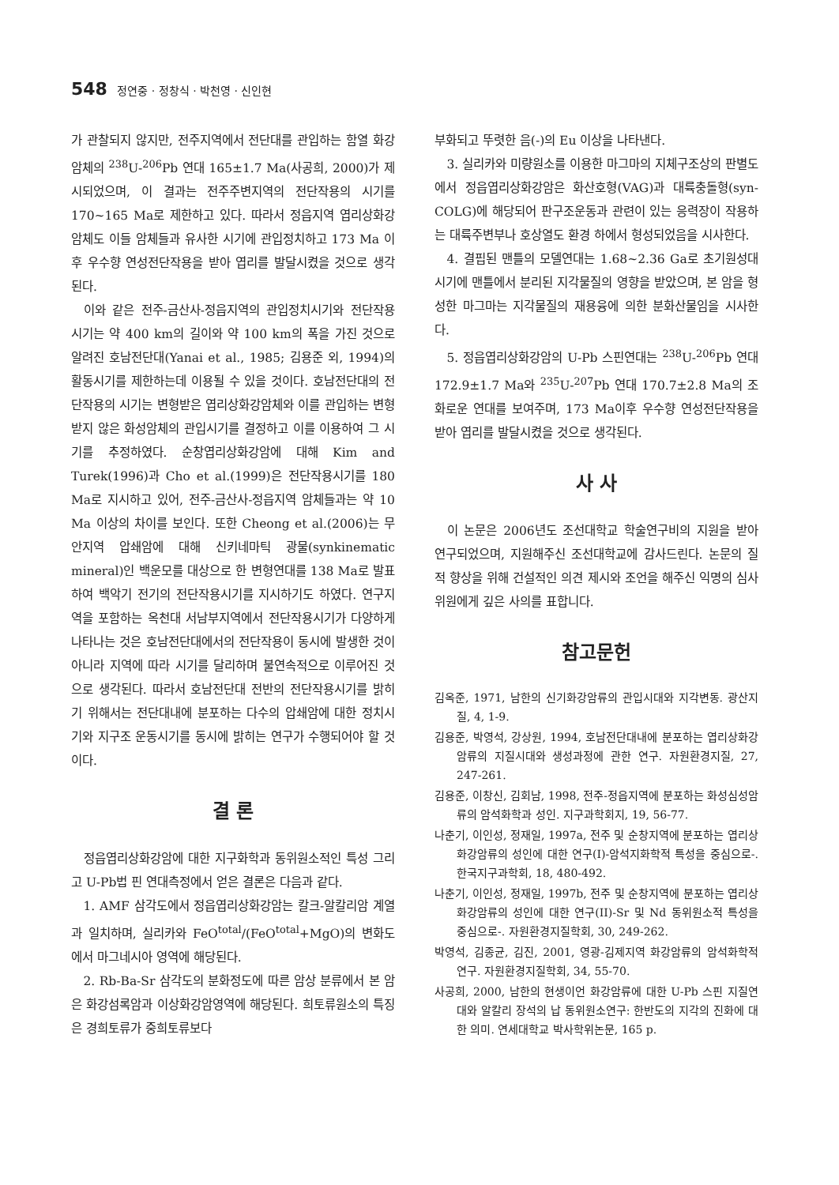548 정연중 · 정창식 · 박천영 · 신인현
가 관찰되지 않지만, 전주지역에서 전단대를 관입하는 함열 화강암체의 <sup>238</sup>U-<sup>206</sup>Pb 연대 165±1.7 Ma(사공희, 2000)가 제시되었으며, 이 결과는 전주주변지역의 전단작용의 시기를 170~165 Ma로 제한하고 있다. 따라서 정읍지역 엽리상화강암체도 이들 암체들과 유사한 시기에 관입정치하고 173 Ma 이후 우수향 연성전단작용을 받아 엽리를 발달시켰을 것으로 생각된다.
이와 같은 전주-금산사-정읍지역의 관입정치시기와 전단작용 시기는 약 400 km의 길이와 약 100 km의 폭을 가진 것으로 알려진 호남전단대(Yanai et al., 1985; 김용준 외, 1994)의 활동시기를 제한하는데 이용될 수 있을 것이다. 호남전단대의 전단작용의 시기는 변형받은 엽리상화강암체와 이를 관입하는 변형받지 않은 화성암체의 관입시기를 결정하고 이를 이용하여 그 시기를 추정하였다. 순창엽리상화강암에 대해 Kim and Turek(1996)과 Cho et al.(1999)은 전단작용시기를 180 Ma로 지시하고 있어, 전주-금산사-정읍지역 암체들과는 약 10 Ma 이상의 차이를 보인다. 또한 Cheong et al.(2006)는 무안지역 압쇄암에 대해 신키네마틱 광물(synkinematic mineral)인 백운모를 대상으로 한 변형연대를 138 Ma로 발표하여 백악기 전기의 전단작용시기를 지시하기도 하였다. 연구지역을 포함하는 옥천대 서남부지역에서 전단작용시기가 다양하게 나타나는 것은 호남전단대에서의 전단작용이 동시에 발생한 것이 아니라 지역에 따라 시기를 달리하며 불연속적으로 이루어진 것으로 생각된다. 따라서 호남전단대 전반의 전단작용시기를 밝히기 위해서는 전단대내에 분포하는 다수의 압쇄암에 대한 정치시기와 지구조 운동시기를 동시에 밝히는 연구가 수행되어야 할 것이다.
결 론
정읍엽리상화강암에 대한 지구화학과 동위원소적인 특성 그리고 U-Pb법 핀 연대측정에서 얻은 결론은 다음과 같다.
1. AMF 삼각도에서 정읍엽리상화강암는 칼크-알칼리암 계열과 일치하며, 실리카와 FeO<sup>total</sup>/(FeO<sup>total</sup>+MgO)의 변화도에서 마그네시아 영역에 해당된다.
2. Rb-Ba-Sr 삼각도의 분화정도에 따른 암상 분류에서 본 암은 화강섬록암과 이상화강암영역에 해당된다. 희토류원소의 특징은 경희토류가 중희토류보다
부화되고 뚜렷한 음(-)의 Eu 이상을 나타낸다.
3. 실리카와 미량원소를 이용한 마그마의 지체구조상의 판별도에서 정읍엽리상화강암은 화산호형(VAG)과 대륙충돌형(syn-COLG)에 해당되어 판구조운동과 관련이 있는 응력장이 작용하는 대륙주변부나 호상열도 환경 하에서 형성되었음을 시사한다.
4. 결핍된 맨틀의 모델연대는 1.68~2.36 Ga로 초기원성대 시기에 맨틀에서 분리된 지각물질의 영향을 받았으며, 본 암을 형성한 마그마는 지각물질의 재용융에 의한 분화산물임을 시사한다.
5. 정읍엽리상화강암의 U-Pb 스핀연대는 <sup>238</sup>U-<sup>206</sup>Pb 연대 172.9±1.7 Ma와 <sup>235</sup>U-<sup>207</sup>Pb 연대 170.7±2.8 Ma의 조화로운 연대를 보여주며, 173 Ma이후 우수향 연성전단작용을 받아 엽리를 발달시켰을 것으로 생각된다.
사 사
이 논문은 2006년도 조선대학교 학술연구비의 지원을 받아 연구되었으며, 지원해주신 조선대학교에 감사드린다. 논문의 질적 향상을 위해 건설적인 의견 제시와 조언을 해주신 익명의 심사위원에게 깊은 사의를 표합니다.
참고문헌
김옥준, 1971, 남한의 신기화강암류의 관입시대와 지각변동. 광산지질, 4, 1-9.
김용준, 박영석, 강상원, 1994, 호남전단대내에 분포하는 엽리상화강암류의 지질시대와 생성과정에 관한 연구. 자원환경지질, 27, 247-261.
김용준, 이창신, 김회남, 1998, 전주-정읍지역에 분포하는 화성심성암류의 암석화학과 성인. 지구과학회지, 19, 56-77.
나춘기, 이인성, 정재일, 1997a, 전주 및 순창지역에 분포하는 엽리상화강암류의 성인에 대한 연구(I)-암석지화학적 특성을 중심으로-. 한국지구과학회, 18, 480-492.
나춘기, 이인성, 정재일, 1997b, 전주 및 순창지역에 분포하는 엽리상화강암류의 성인에 대한 연구(II)-Sr 및 Nd 동위원소적 특성을 중심으로-. 자원환경지질학회, 30, 249-262.
박영석, 김종균, 김진, 2001, 영광-김제지역 화강암류의 암석화학적 연구. 자원환경지질학회, 34, 55-70.
사공희, 2000, 남한의 현생이언 화강암류에 대한 U-Pb 스핀 지질연대와 알칼리 장석의 납 동위원소연구: 한반도의 지각의 진화에 대한 의미. 연세대학교 박사학위논문, 165 p.